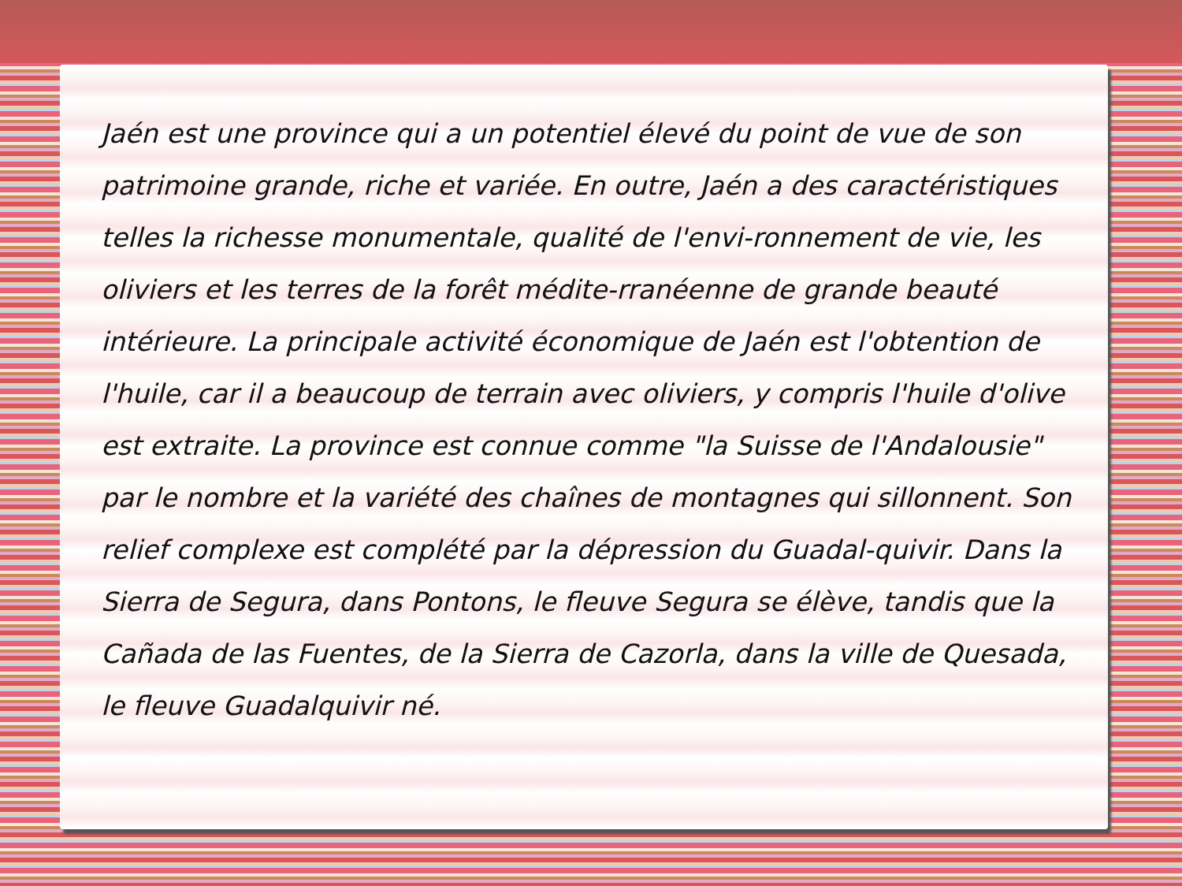Jaén est une province qui a un potentiel élevé du point de vue de son patrimoine grande, riche et variée. En outre, Jaén a des caractéristiques telles la richesse monumentale, qualité de l'envi-ronnement de vie, les oliviers et les terres de la forêt médite-rranéenne de grande beauté intérieure. La principale activité économique de Jaén est l'obtention de l'huile, car il a beaucoup de terrain avec oliviers, y compris l'huile d'olive est extraite. La province est connue comme "la Suisse de l'Andalousie" par le nombre et la variété des chaînes de montagnes qui sillonnent. Son relief complexe est complété par la dépression du Guadal-quivir. Dans la Sierra de Segura, dans Pontons, le fleuve Segura se élève, tandis que la Cañada de las Fuentes, de la Sierra de Cazorla, dans la ville de Quesada, le fleuve Guadalquivir né.